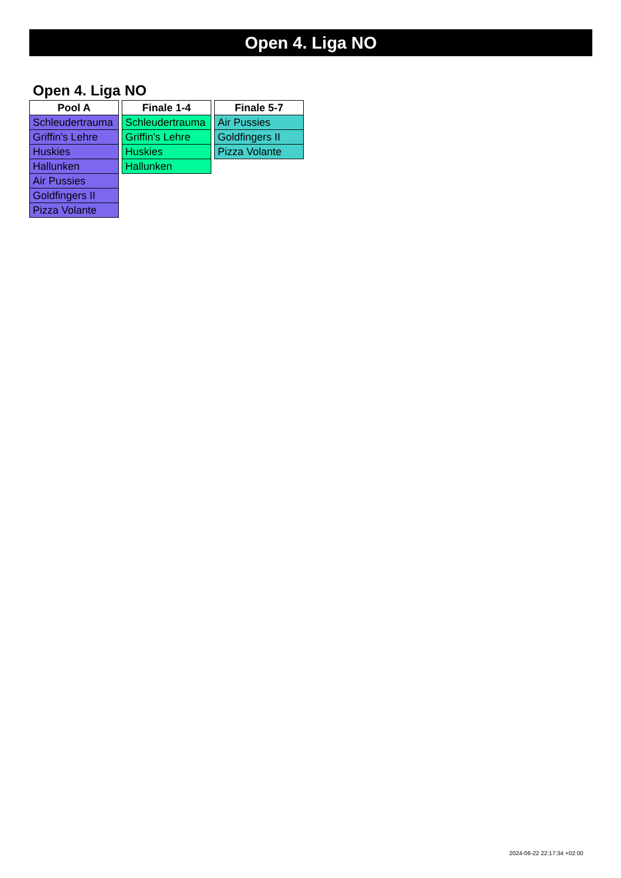Open 4. Liga NO
Open 4. Liga NO
| Pool A |
| --- |
| Schleudertrauma |
| Griffin's Lehre |
| Huskies |
| Hallunken |
| Air Pussies |
| Goldfingers II |
| Pizza Volante |
| Finale 1-4 |
| --- |
| Schleudertrauma |
| Griffin's Lehre |
| Huskies |
| Hallunken |
| Finale 5-7 |
| --- |
| Air Pussies |
| Goldfingers II |
| Pizza Volante |
2024-06-22 22:17:34 +02:00